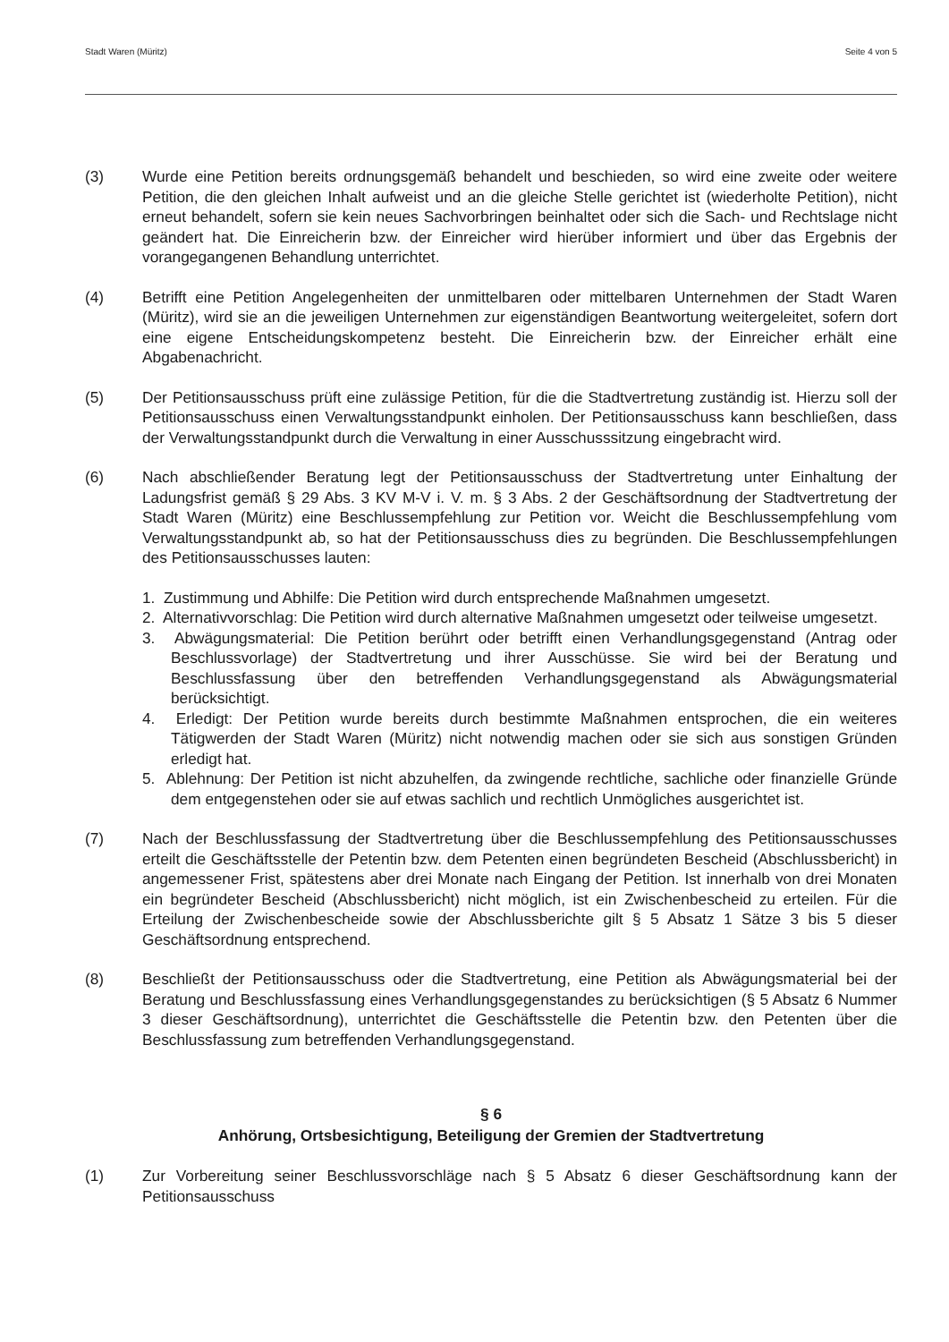Stadt Waren (Müritz) Seite 4 von 5
(3) Wurde eine Petition bereits ordnungsgemäß behandelt und beschieden, so wird eine zweite oder weitere Petition, die den gleichen Inhalt aufweist und an die gleiche Stelle gerichtet ist (wiederholte Petition), nicht erneut behandelt, sofern sie kein neues Sachvorbringen beinhaltet oder sich die Sach- und Rechtslage nicht geändert hat. Die Einreicherin bzw. der Einreicher wird hierüber informiert und über das Ergebnis der vorangegangenen Behandlung unterrichtet.
(4) Betrifft eine Petition Angelegenheiten der unmittelbaren oder mittelbaren Unternehmen der Stadt Waren (Müritz), wird sie an die jeweiligen Unternehmen zur eigenständigen Beantwortung weitergeleitet, sofern dort eine eigene Entscheidungskompetenz besteht. Die Einreicherin bzw. der Einreicher erhält eine Abgabenachricht.
(5) Der Petitionsausschuss prüft eine zulässige Petition, für die die Stadtvertretung zuständig ist. Hierzu soll der Petitionsausschuss einen Verwaltungsstandpunkt einholen. Der Petitionsausschuss kann beschließen, dass der Verwaltungsstandpunkt durch die Verwaltung in einer Ausschusssitzung eingebracht wird.
(6) Nach abschließender Beratung legt der Petitionsausschuss der Stadtvertretung unter Einhaltung der Ladungsfrist gemäß § 29 Abs. 3 KV M-V i. V. m. § 3 Abs. 2 der Geschäftsordnung der Stadtvertretung der Stadt Waren (Müritz) eine Beschlussempfehlung zur Petition vor. Weicht die Beschlussempfehlung vom Verwaltungsstandpunkt ab, so hat der Petitionsausschuss dies zu begründen. Die Beschlussempfehlungen des Petitionsausschusses lauten:
1. Zustimmung und Abhilfe: Die Petition wird durch entsprechende Maßnahmen umgesetzt.
2. Alternativvorschlag: Die Petition wird durch alternative Maßnahmen umgesetzt oder teilweise umgesetzt.
3. Abwägungsmaterial: Die Petition berührt oder betrifft einen Verhandlungsgegenstand (Antrag oder Beschlussvorlage) der Stadtvertretung und ihrer Ausschüsse. Sie wird bei der Beratung und Beschlussfassung über den betreffenden Verhandlungsgegenstand als Abwägungsmaterial berücksichtigt.
4. Erledigt: Der Petition wurde bereits durch bestimmte Maßnahmen entsprochen, die ein weiteres Tätigwerden der Stadt Waren (Müritz) nicht notwendig machen oder sie sich aus sonstigen Gründen erledigt hat.
5. Ablehnung: Der Petition ist nicht abzuhelfen, da zwingende rechtliche, sachliche oder finanzielle Gründe dem entgegenstehen oder sie auf etwas sachlich und rechtlich Unmögliches ausgerichtet ist.
(7) Nach der Beschlussfassung der Stadtvertretung über die Beschlussempfehlung des Petitionsausschusses erteilt die Geschäftsstelle der Petentin bzw. dem Petenten einen begründeten Bescheid (Abschlussbericht) in angemessener Frist, spätestens aber drei Monate nach Eingang der Petition. Ist innerhalb von drei Monaten ein begründeter Bescheid (Abschlussbericht) nicht möglich, ist ein Zwischenbescheid zu erteilen. Für die Erteilung der Zwischenbescheide sowie der Abschlussberichte gilt § 5 Absatz 1 Sätze 3 bis 5 dieser Geschäftsordnung entsprechend.
(8) Beschließt der Petitionsausschuss oder die Stadtvertretung, eine Petition als Abwägungsmaterial bei der Beratung und Beschlussfassung eines Verhandlungsgegenstandes zu berücksichtigen (§ 5 Absatz 6 Nummer 3 dieser Geschäftsordnung), unterrichtet die Geschäftsstelle die Petentin bzw. den Petenten über die Beschlussfassung zum betreffenden Verhandlungsgegenstand.
§ 6
Anhörung, Ortsbesichtigung, Beteiligung der Gremien der Stadtvertretung
(1) Zur Vorbereitung seiner Beschlussvorschläge nach § 5 Absatz 6 dieser Geschäftsordnung kann der Petitionsausschuss